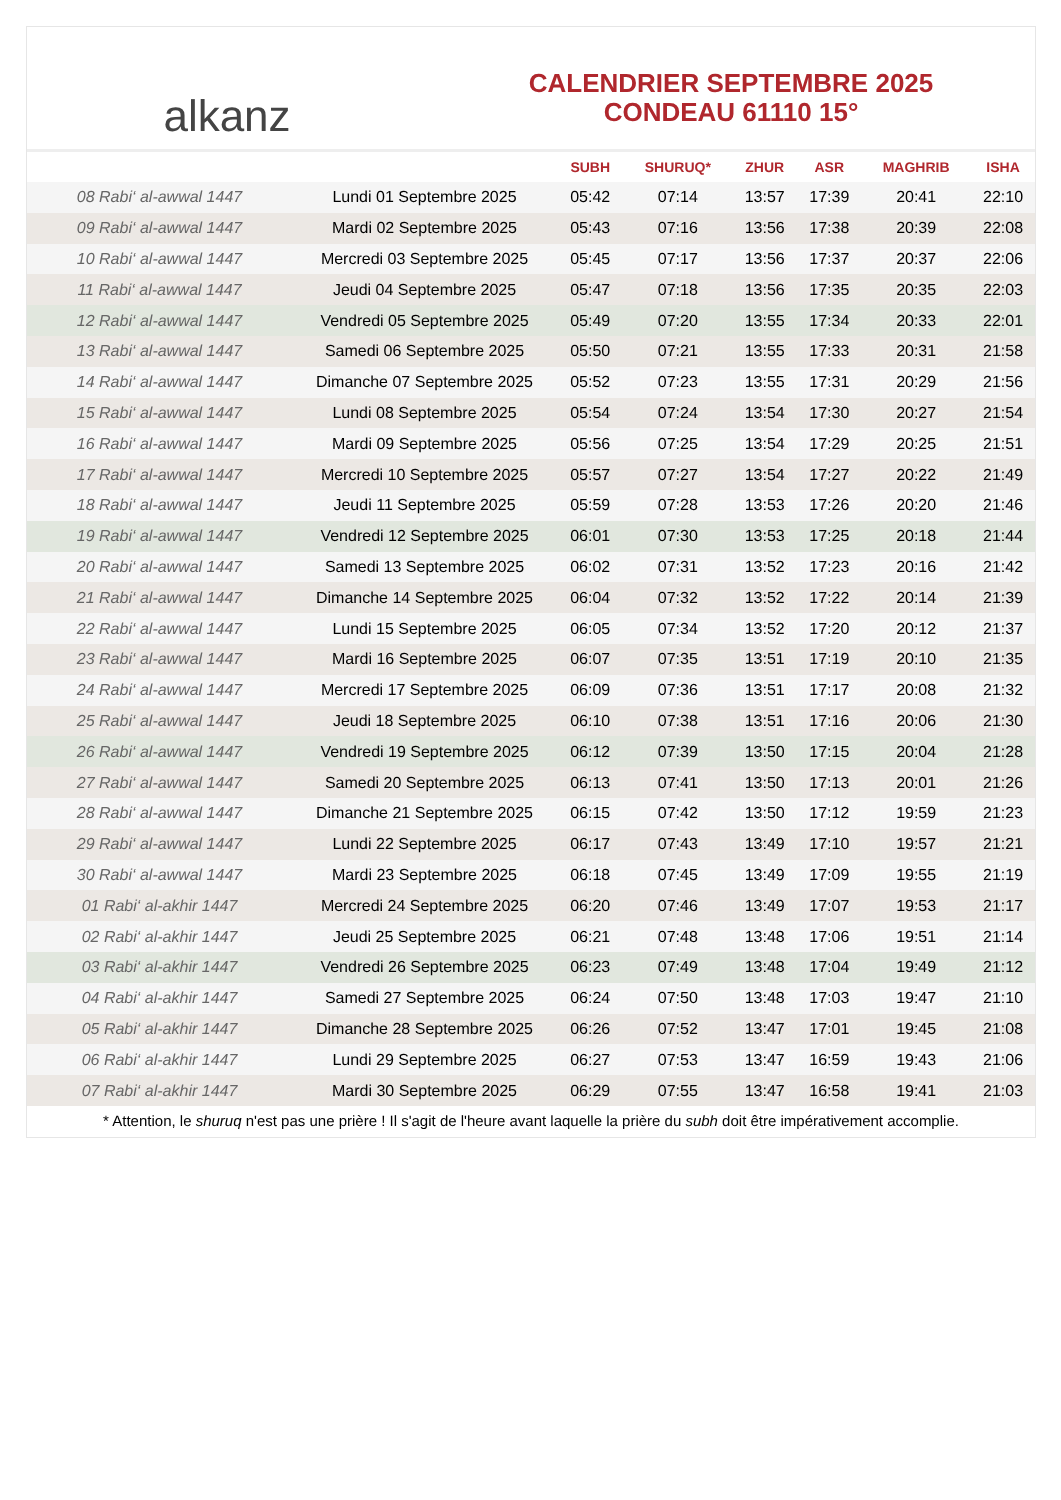alkanz
CALENDRIER SEPTEMBRE 2025
CONDEAU 61110 15°
| | | SUBH | SHURUQ* | ZHUR | ASR | MAGHRIB | ISHA |
| --- | --- | --- | --- | --- | --- | --- | --- |
| 08 Rabi‘ al-awwal 1447 | Lundi 01 Septembre 2025 | 05:42 | 07:14 | 13:57 | 17:39 | 20:41 | 22:10 |
| 09 Rabi‘ al-awwal 1447 | Mardi 02 Septembre 2025 | 05:43 | 07:16 | 13:56 | 17:38 | 20:39 | 22:08 |
| 10 Rabi‘ al-awwal 1447 | Mercredi 03 Septembre 2025 | 05:45 | 07:17 | 13:56 | 17:37 | 20:37 | 22:06 |
| 11 Rabi‘ al-awwal 1447 | Jeudi 04 Septembre 2025 | 05:47 | 07:18 | 13:56 | 17:35 | 20:35 | 22:03 |
| 12 Rabi‘ al-awwal 1447 | Vendredi 05 Septembre 2025 | 05:49 | 07:20 | 13:55 | 17:34 | 20:33 | 22:01 |
| 13 Rabi‘ al-awwal 1447 | Samedi 06 Septembre 2025 | 05:50 | 07:21 | 13:55 | 17:33 | 20:31 | 21:58 |
| 14 Rabi‘ al-awwal 1447 | Dimanche 07 Septembre 2025 | 05:52 | 07:23 | 13:55 | 17:31 | 20:29 | 21:56 |
| 15 Rabi‘ al-awwal 1447 | Lundi 08 Septembre 2025 | 05:54 | 07:24 | 13:54 | 17:30 | 20:27 | 21:54 |
| 16 Rabi‘ al-awwal 1447 | Mardi 09 Septembre 2025 | 05:56 | 07:25 | 13:54 | 17:29 | 20:25 | 21:51 |
| 17 Rabi‘ al-awwal 1447 | Mercredi 10 Septembre 2025 | 05:57 | 07:27 | 13:54 | 17:27 | 20:22 | 21:49 |
| 18 Rabi‘ al-awwal 1447 | Jeudi 11 Septembre 2025 | 05:59 | 07:28 | 13:53 | 17:26 | 20:20 | 21:46 |
| 19 Rabi‘ al-awwal 1447 | Vendredi 12 Septembre 2025 | 06:01 | 07:30 | 13:53 | 17:25 | 20:18 | 21:44 |
| 20 Rabi‘ al-awwal 1447 | Samedi 13 Septembre 2025 | 06:02 | 07:31 | 13:52 | 17:23 | 20:16 | 21:42 |
| 21 Rabi‘ al-awwal 1447 | Dimanche 14 Septembre 2025 | 06:04 | 07:32 | 13:52 | 17:22 | 20:14 | 21:39 |
| 22 Rabi‘ al-awwal 1447 | Lundi 15 Septembre 2025 | 06:05 | 07:34 | 13:52 | 17:20 | 20:12 | 21:37 |
| 23 Rabi‘ al-awwal 1447 | Mardi 16 Septembre 2025 | 06:07 | 07:35 | 13:51 | 17:19 | 20:10 | 21:35 |
| 24 Rabi‘ al-awwal 1447 | Mercredi 17 Septembre 2025 | 06:09 | 07:36 | 13:51 | 17:17 | 20:08 | 21:32 |
| 25 Rabi‘ al-awwal 1447 | Jeudi 18 Septembre 2025 | 06:10 | 07:38 | 13:51 | 17:16 | 20:06 | 21:30 |
| 26 Rabi‘ al-awwal 1447 | Vendredi 19 Septembre 2025 | 06:12 | 07:39 | 13:50 | 17:15 | 20:04 | 21:28 |
| 27 Rabi‘ al-awwal 1447 | Samedi 20 Septembre 2025 | 06:13 | 07:41 | 13:50 | 17:13 | 20:01 | 21:26 |
| 28 Rabi‘ al-awwal 1447 | Dimanche 21 Septembre 2025 | 06:15 | 07:42 | 13:50 | 17:12 | 19:59 | 21:23 |
| 29 Rabi‘ al-awwal 1447 | Lundi 22 Septembre 2025 | 06:17 | 07:43 | 13:49 | 17:10 | 19:57 | 21:21 |
| 30 Rabi‘ al-awwal 1447 | Mardi 23 Septembre 2025 | 06:18 | 07:45 | 13:49 | 17:09 | 19:55 | 21:19 |
| 01 Rabi‘ al-akhir 1447 | Mercredi 24 Septembre 2025 | 06:20 | 07:46 | 13:49 | 17:07 | 19:53 | 21:17 |
| 02 Rabi‘ al-akhir 1447 | Jeudi 25 Septembre 2025 | 06:21 | 07:48 | 13:48 | 17:06 | 19:51 | 21:14 |
| 03 Rabi‘ al-akhir 1447 | Vendredi 26 Septembre 2025 | 06:23 | 07:49 | 13:48 | 17:04 | 19:49 | 21:12 |
| 04 Rabi‘ al-akhir 1447 | Samedi 27 Septembre 2025 | 06:24 | 07:50 | 13:48 | 17:03 | 19:47 | 21:10 |
| 05 Rabi‘ al-akhir 1447 | Dimanche 28 Septembre 2025 | 06:26 | 07:52 | 13:47 | 17:01 | 19:45 | 21:08 |
| 06 Rabi‘ al-akhir 1447 | Lundi 29 Septembre 2025 | 06:27 | 07:53 | 13:47 | 16:59 | 19:43 | 21:06 |
| 07 Rabi‘ al-akhir 1447 | Mardi 30 Septembre 2025 | 06:29 | 07:55 | 13:47 | 16:58 | 19:41 | 21:03 |
* Attention, le shuruq n'est pas une prière ! Il s'agit de l'heure avant laquelle la prière du subh doit être impérativement accomplie.